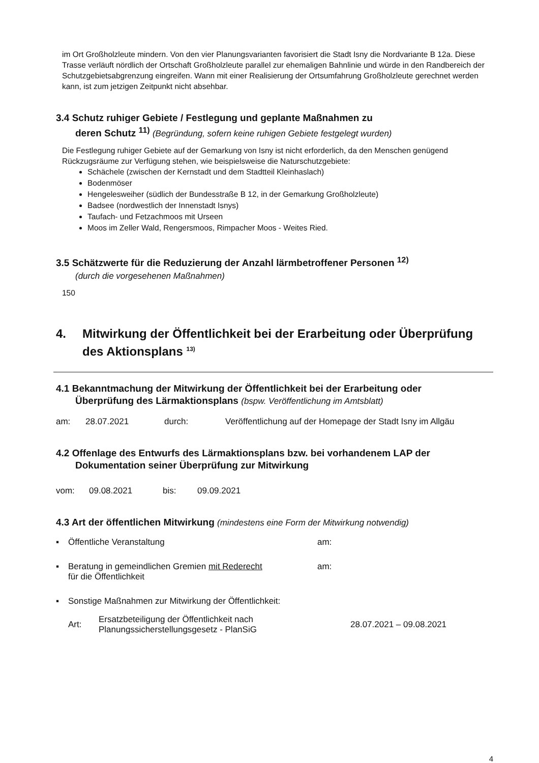im Ort Großholzleute mindern. Von den vier Planungsvarianten favorisiert die Stadt Isny die Nordvariante B 12a. Diese Trasse verläuft nördlich der Ortschaft Großholzleute parallel zur ehemaligen Bahnlinie und würde in den Randbereich der Schutzgebietsabgrenzung eingreifen. Wann mit einer Realisierung der Ortsumfahrung Großholzleute gerechnet werden kann, ist zum jetzigen Zeitpunkt nicht absehbar.
3.4 Schutz ruhiger Gebiete / Festlegung und geplante Maßnahmen zu
deren Schutz <sup>11)</sup> (Begründung, sofern keine ruhigen Gebiete festgelegt wurden)
Die Festlegung ruhiger Gebiete auf der Gemarkung von Isny ist nicht erforderlich, da den Menschen genügend Rückzugsräume zur Verfügung stehen, wie beispielsweise die Naturschutzgebiete:
Schächele (zwischen der Kernstadt und dem Stadtteil Kleinhaslach)
Bodenmöser
Hengelesweiher (südlich der Bundesstraße B 12, in der Gemarkung Großholzleute)
Badsee (nordwestlich der Innenstadt Isnys)
Taufach- und Fetzachmoos mit Urseen
Moos im Zeller Wald, Rengersmoos, Rimpacher Moos - Weites Ried.
3.5 Schätzwerte für die Reduzierung der Anzahl lärmbetroffener Personen <sup>12)</sup>
(durch die vorgesehenen Maßnahmen)
150
4. Mitwirkung der Öffentlichkeit bei der Erarbeitung oder Überprüfung des Aktionsplans <sup>13)</sup>
4.1 Bekanntmachung der Mitwirkung der Öffentlichkeit bei der Erarbeitung oder
Überprüfung des Lärmaktionsplans (bspw. Veröffentlichung im Amtsblatt)
am: 28.07.2021 durch: Veröffentlichung auf der Homepage der Stadt Isny im Allgäu
4.2 Offenlage des Entwurfs des Lärmaktionsplans bzw. bei vorhandenem LAP der
Dokumentation seiner Überprüfung zur Mitwirkung
vom: 09.08.2021 bis: 09.09.2021
4.3 Art der öffentlichen Mitwirkung (mindestens eine Form der Mitwirkung notwendig)
▪ Öffentliche Veranstaltung am:
▪ Beratung in gemeindlichen Gremien mit Rederecht
für die Öffentlichkeit am:
▪ Sonstige Maßnahmen zur Mitwirkung der Öffentlichkeit:
Art: Ersatzbeteiligung der Öffentlichkeit nach
Planungssicherstellungsgesetz - PlanSiG 28.07.2021 – 09.08.2021
4